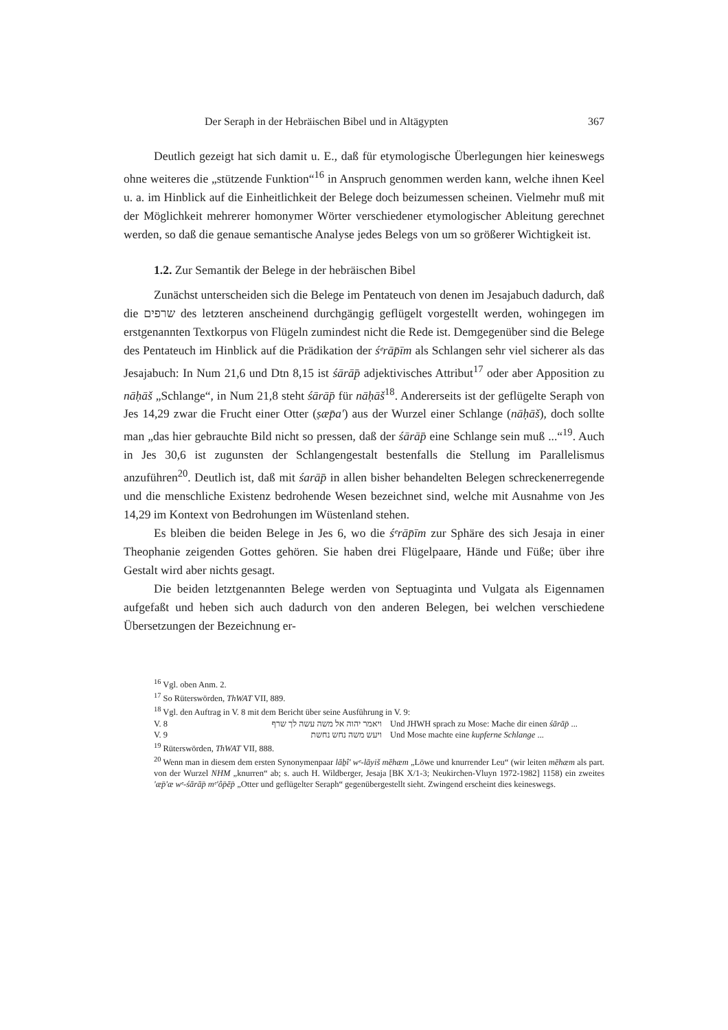Der Seraph in der Hebräischen Bibel und in Altägypten 367
Deutlich gezeigt hat sich damit u. E., daß für etymologische Überlegungen hier keineswegs ohne weiteres die „stützende Funktion“<sup>16</sup> in Anspruch genommen werden kann, welche ihnen Keel u. a. im Hinblick auf die Einheitlichkeit der Belege doch beizumessen scheinen. Vielmehr muß mit der Möglichkeit mehrerer homonymer Wörter verschiedener etymologischer Ableitung gerechnet werden, so daß die genaue semantische Analyse jedes Belegs von um so größerer Wichtigkeit ist.
1.2. Zur Semantik der Belege in der hebräischen Bibel
Zunächst unterscheiden sich die Belege im Pentateuch von denen im Jesajabuch dadurch, daß die שרפים des letzteren anscheinend durchgängig geflügelt vorgestellt werden, wohingegen im erstgenannten Textkorpus von Flügeln zumindest nicht die Rede ist. Demgegenüber sind die Belege des Pentateuch im Hinblick auf die Prädikation der śᵉrāp̄īm als Schlangen sehr viel sicherer als das Jesajabuch: In Num 21,6 und Dtn 8,15 ist śārāp̄ adjektivisches Attribut<sup>17</sup> oder aber Apposition zu nāḥāš „Schlange“, in Num 21,8 steht śārāp̄ für nāḥāš<sup>18</sup>. Andererseits ist der geflügelte Seraph von Jes 14,29 zwar die Frucht einer Otter (ṣæp̄a') aus der Wurzel einer Schlange (nāḥāš), doch sollte man „das hier gebrauchte Bild nicht so pressen, daß der śārāp̄ eine Schlange sein muß ...“<sup>19</sup>. Auch in Jes 30,6 ist zugunsten der Schlangengestalt bestenfalls die Stellung im Parallelismus anzuführen<sup>20</sup>. Deutlich ist, daß mit śarāp̄ in allen bisher behandelten Belegen schreckenerregende und die menschliche Existenz bedrohende Wesen bezeichnet sind, welche mit Ausnahme von Jes 14,29 im Kontext von Bedrohungen im Wüstenland stehen.
Es bleiben die beiden Belege in Jes 6, wo die śᵉrāp̄īm zur Sphäre des sich Jesaja in einer Theophanie zeigenden Gottes gehören. Sie haben drei Flügelpaare, Hände und Füße; über ihre Gestalt wird aber nichts gesagt.
Die beiden letztgenannten Belege werden von Septuaginta und Vulgata als Eigennamen aufgefaßt und heben sich auch dadurch von den anderen Belegen, bei welchen verschiedene Übersetzungen der Bezeichnung er-
<sup>16</sup> Vgl. oben Anm. 2.
<sup>17</sup> So Rüterswörden, ThWAT VII, 889.
<sup>18</sup> Vgl. den Auftrag in V. 8 mit dem Bericht über seine Ausführung in V. 9:
V. 8 ויאמר יהוה אל משה עשה לך שרף Und JHWH sprach zu Mose: Mache dir einen śārāp̄ ...
V. 9 ויעש משה נחש נחשת Und Mose machte eine kupferne Schlange ...
<sup>19</sup> Rüterswörden, ThWAT VII, 888.
<sup>20</sup> Wenn man in diesem dem ersten Synonymenpaar lāḇî' wᵉ-lāyiš mēhæm „Löwe und knurrender Leu“ (wir leiten mēhæm als part. von der Wurzel NHM „knurren“ ab; s. auch H. Wildberger, Jesaja [BK X/1-3; Neukirchen-Vluyn 1972-1982] 1158) ein zweites 'æp̄'æ wᵉ-śārāp̄ mᵉ'ôp̄ēp̄ „Otter und geflügelter Seraph“ gegenübergestellt sieht. Zwingend erscheint dies keineswegs.